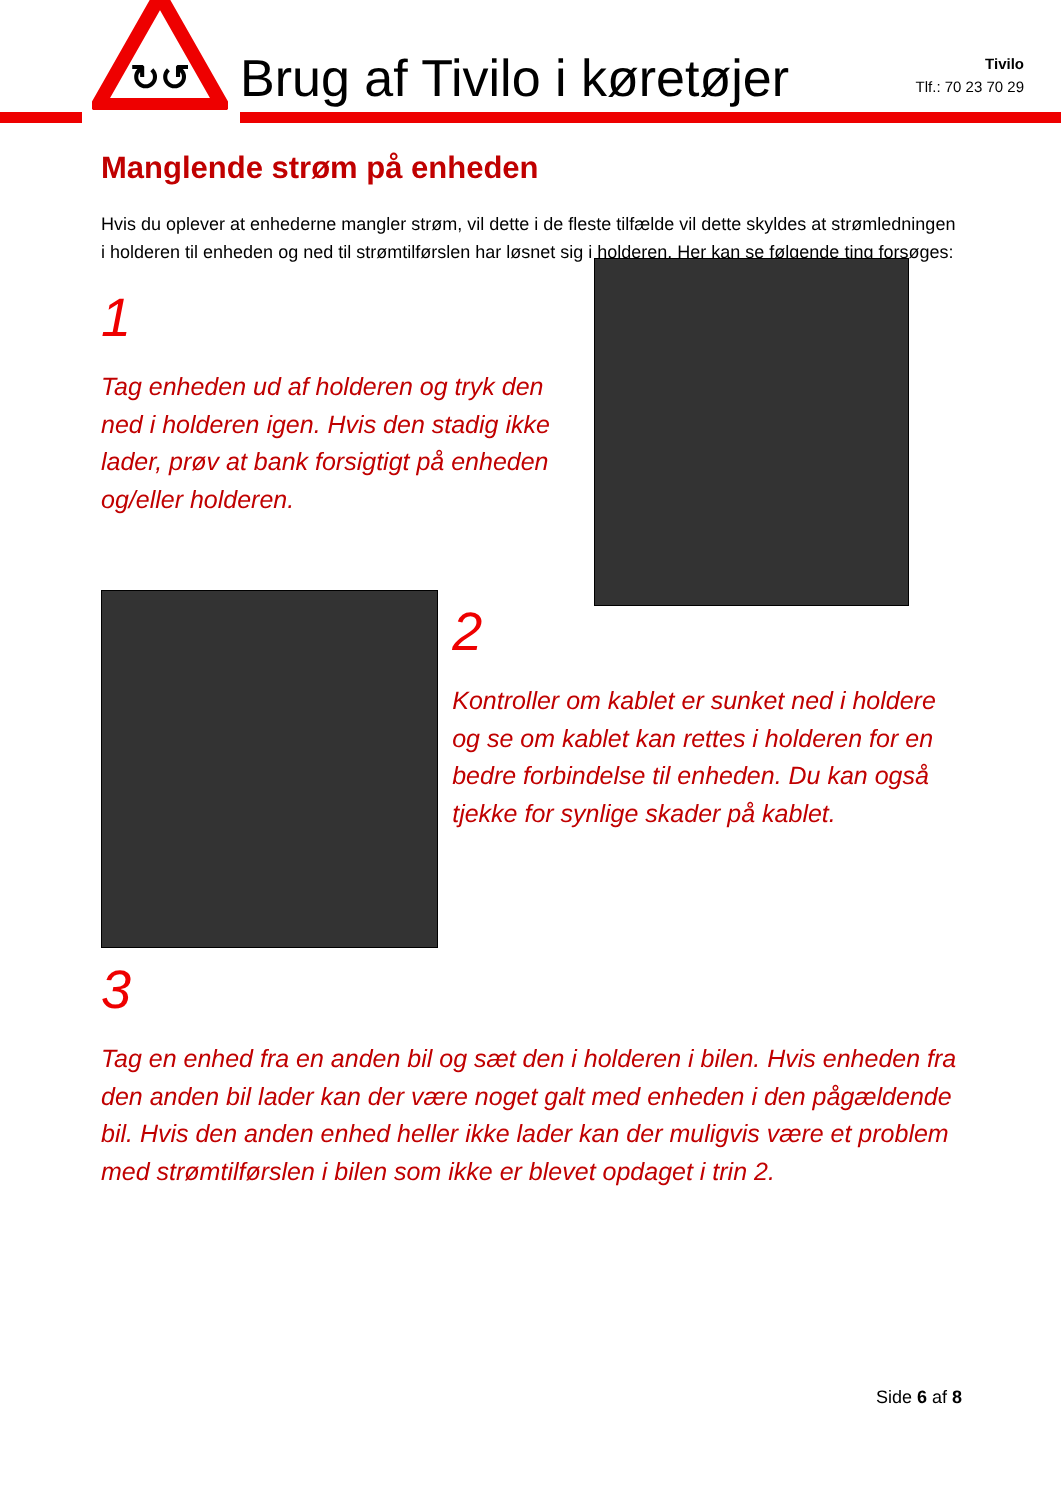↻↺
Brug af Tivilo i køretøjer
Tivilo
Tlf.: 70 23 70 29
Manglende strøm på enheden
Hvis du oplever at enhederne mangler strøm, vil dette i de fleste tilfælde vil dette skyldes at strømledningen i holderen til enheden og ned til strømtilførslen har løsnet sig i holderen. Her kan se følgende ting forsøges:
1
Tag enheden ud af holderen og tryk den ned i holderen igen. Hvis den stadig ikke lader, prøv at bank forsigtigt på enheden og/eller holderen.
2
Kontroller om kablet er sunket ned i holdere og se om kablet kan rettes i holderen for en bedre forbindelse til enheden. Du kan også tjekke for synlige skader på kablet.
3
Tag en enhed fra en anden bil og sæt den i holderen i bilen. Hvis enheden fra den anden bil lader kan der være noget galt med enheden i den pågældende bil. Hvis den anden enhed heller ikke lader kan der muligvis være et problem med strømtilførslen i bilen som ikke er blevet opdaget i trin 2.
Side 6 af 8